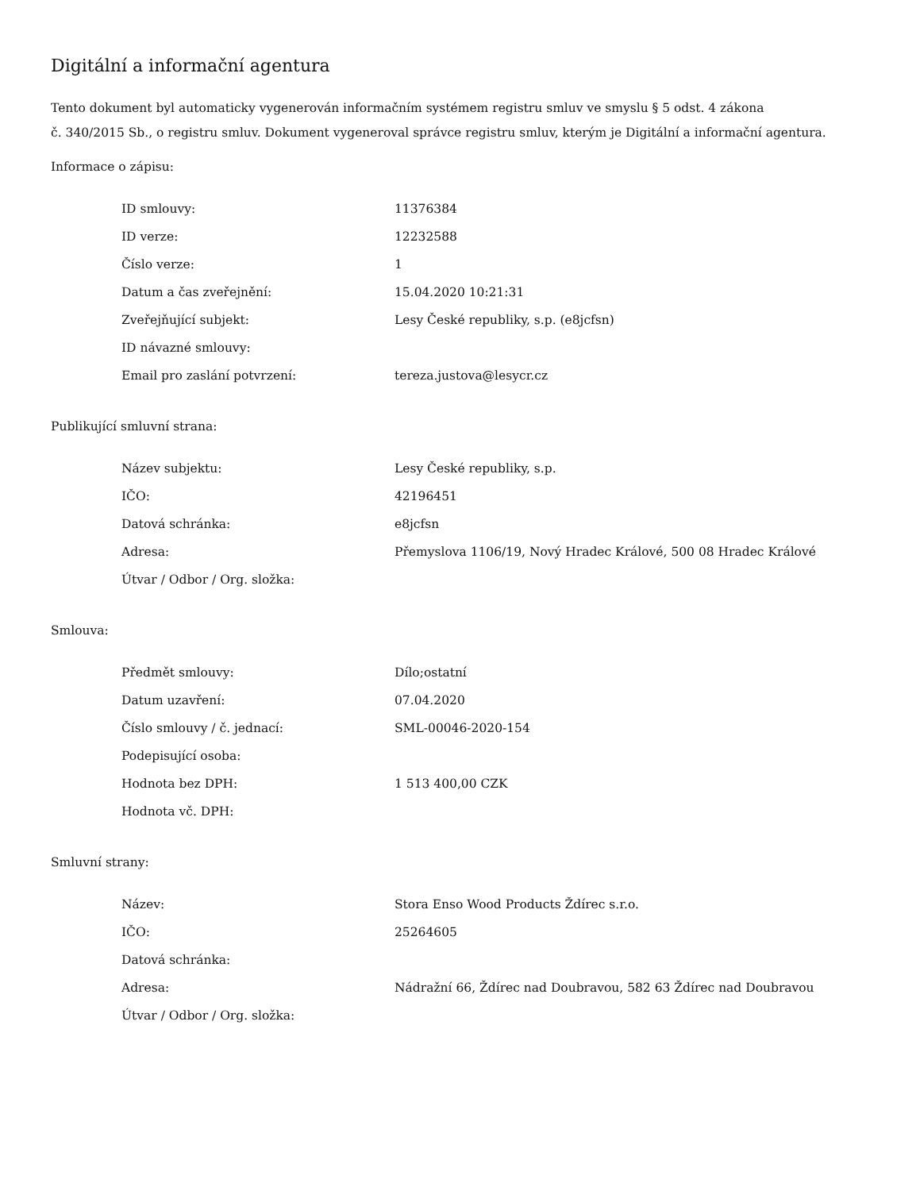Digitální a informační agentura
Tento dokument byl automaticky vygenerován informačním systémem registru smluv ve smyslu § 5 odst. 4 zákona
č. 340/2015 Sb., o registru smluv. Dokument vygeneroval správce registru smluv, kterým je Digitální a informační agentura.
Informace o zápisu:
| ID smlouvy: | 11376384 |
| ID verze: | 12232588 |
| Číslo verze: | 1 |
| Datum a čas zveřejnění: | 15.04.2020 10:21:31 |
| Zveřejňující subjekt: | Lesy České republiky, s.p. (e8jcfsn) |
| ID návazné smlouvy: | |
| Email pro zaslání potvrzení: | tereza.justova@lesycr.cz |
Publikující smluvní strana:
| Název subjektu: | Lesy České republiky, s.p. |
| IČO: | 42196451 |
| Datová schránka: | e8jcfsn |
| Adresa: | Přemyslova 1106/19, Nový Hradec Králové, 500 08 Hradec Králové |
| Útvar / Odbor / Org. složka: | |
Smlouva:
| Předmět smlouvy: | Dílo;ostatní |
| Datum uzavření: | 07.04.2020 |
| Číslo smlouvy / č. jednací: | SML-00046-2020-154 |
| Podepisující osoba: | |
| Hodnota bez DPH: | 1 513 400,00 CZK |
| Hodnota vč. DPH: | |
Smluvní strany:
| Název: | Stora Enso Wood Products Ždírec s.r.o. |
| IČO: | 25264605 |
| Datová schránka: | |
| Adresa: | Nádražní 66, Ždírec nad Doubravou, 582 63 Ždírec nad Doubravou |
| Útvar / Odbor / Org. složka: | |